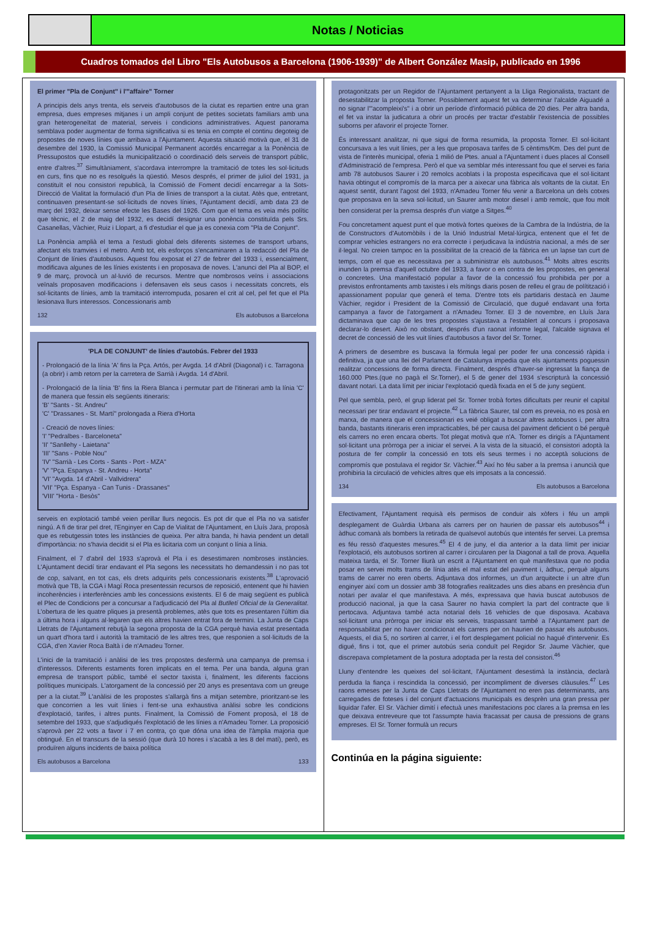Notas / Noticias
Cuadros tomados del Libro "Els Autobusos a Barcelona (1906-1939)" de Albert González Masip, publicado en 1996
El primer "Pla de Conjunt" i l'"affaire" Torner
A principis dels anys trenta, els serveis d'autobusos de la ciutat es repartien entre una gran empresa, dues empreses mitjanes i un ampli conjunt de petites societats familiars amb una gran heterogeneïtat de material, serveis i condicions administratives. Aquest panorama semblava poder augmentar de forma significativa si es tenia en compte el continu degoteig de propostes de noves línies que arribava a l'Ajuntament. Aquesta situació motivà que, el 31 de desembre del 1930, la Comissió Municipal Permanent acordés encarregar a la Ponència de Pressupostos que estudiés la municipalització o coordinació dels serveis de transport públic, entre d'altres.<sup>37</sup> Simultàniament, s'acordava interrompre la tramitació de totes les sol·licituds en curs, fins que no es resolgués la qüestió. Mesos després, el primer de juliol del 1931, ja constituït el nou consistori republicà, la Comissió de Foment decidí encarregar a la Sots-Direcció de Vialitat la formulació d'un Pla de línies de transport a la ciutat. Atès que, entretant, continuaven presentant-se sol·licituds de noves línies, l'Ajuntament decidí, amb data 23 de març del 1932, deixar sense efecte les Bases del 1926. Com que el tema es veia més polític que tècnic, el 2 de maig del 1932, es decidí designar una ponència constituïda pels Srs. Casanellas, Vàchier, Ruiz i Llopart, a fi d'estudiar el que ja es conexia com "Pla de Conjunt".
La Ponència amplià el tema a l'estudi global dels diferents sistemes de transport urbans, afectant els tramvies i el metro. Amb tot, els esforços s'encaminaren a la redacció del Pla de Conjunt de línies d'autobusos. Aquest fou exposat el 27 de febrer del 1933 i, essencialment, modificava algunes de les línies existents i en proposava de noves. L'anunci del Pla al BOP, el 9 de març, provocà un al·luvió de recursos. Mentre que nombrosos veïns i associacions veïnals proposaven modificacions i defensaven els seus casos i necessitats concrets, els sol·licitants de línies, amb la tramitació interrompuda, posaren el crit al cel, pel fet que el Pla lesionava llurs interessos. Concessionaris amb
132 Els autobusos a Barcelona
'PLA DE CONJUNT' de línies d'autobús. Febrer del 1933
- Prolongació de la línia 'A' fins la Pça. Artós, per Avgda. 14 d'Abril (Diagonal) i c. Tarragona (a obrir) i amb retorn per la carretera de Sarrià i Avgda. 14 d'Abril.
- Prolongació de la línia 'B' fins la Riera Blanca i permutar part de l'itinerari amb la línia 'C' de manera que fessin els següents itineraris:
'B' "Sants - St. Andreu"
'C' "Drassanes - St. Martí" prolongada a Riera d'Horta
- Creació de noves línies:
'I' "Pedralbes - Barceloneta"
'II' "Sanllehy - Laietana"
'III' "Sans - Poble Nou"
'IV' "Sarrià - Les Corts - Sants - Port - MZA"
'V' "Pça. Espanya - St. Andreu - Horta"
'VI' "Avgda. 14 d'Abril - Vallvidrera"
'VII' "Pça. Espanya - Can Tunis - Drassanes"
'VIII' "Horta - Besòs"
serveis en explotació també veien perillar llurs negocis. Es pot dir que el Pla no va satisfer ningú. A fi de tirar pel dret, l'Enginyer en Cap de Vialitat de l'Ajuntament, en Lluís Jara, proposà que es rebutgessin totes les instàncies de queixa. Per altra banda, hi havia pendent un detall d'importància: no s'havia decidit si el Pla es licitaria com un conjunt o línia a línia.
Finalment, el 7 d'abril del 1933 s'aprovà el Pla i es desestimaren nombroses instàncies. L'Ajuntament decidí tirar endavant el Pla segons les necessitats ho demandessin i no pas tot de cop, salvant, en tot cas, els drets adquirits pels concessionaris existents.<sup>38</sup> L'aprovació motivà que TB, la CGA i Magí Roca presentessin recursos de reposició, entenent que hi havien incoherències i interferències amb les concessions existents. El 6 de maig següent es publicà el Plec de Condicions per a concursar a l'adjudicació del Pla al Butlletí Oficial de la Generalitat. L'obertura de les quatre pliques ja presentà problemes, atès que tots es presentaren l'últim dia a última hora i alguns al·legaren que els altres havien entrat fora de termini. La Junta de Caps Lletrats de l'Ajuntament rebutjà la segona proposta de la CGA perquè havia estat presentada un quart d'hora tard i autorità la tramitació de les altres tres, que responien a sol·licituds de la CGA, d'en Xavier Roca Baltà i de n'Amadeu Torner.
L'inici de la tramitació i anàlisi de les tres propostes desfermà una campanya de premsa i d'interessos. Diferents estaments foren implicats en el tema. Per una banda, alguna gran empresa de transport públic, també el sector taxista i, finalment, les diferents faccions polítiques municipals. L'atorgament de la concessió per 20 anys es presentava com un greuge per a la ciutat.<sup>39</sup> L'anàlisi de les propostes s'allargà fins a mitjan setembre, prioritzant-se les que concorrien a les vuit línies i fent-se una exhaustiva anàlisi sobre les condicions d'explotació, tarifes, i altres punts. Finalment, la Comissió de Foment proposà, el 18 de setembre del 1933, que s'adjudiqués l'explotació de les línies a n'Amadeu Torner. La proposició s'aprovà per 22 vots a favor i 7 en contra, ço que dóna una idea de l'àmplia majoria que obtingué. En el transcurs de la sessió (que durà 10 hores i s'acabà a les 8 del matí), però, es produïren alguns incidents de baixa política
Els autobusos a Barcelona 133
protagonitzats per un Regidor de l'Ajuntament pertanyent a la Lliga Regionalista, tractant de desestabilitzar la proposta Torner. Possiblement aquest fet va determinar l'alcalde Aiguadé a no signar l'"acompleixi's" i a obrir un període d'informació pública de 20 dies. Per altra banda, el fet va instar la judicatura a obrir un procés per tractar d'establir l'existencia de possibles suborns per afavorir el projecte Torner.
És interessant analitzar, ni que sigui de forma resumida, la proposta Torner. El sol·licitant concursava a les vuit línies, per a les que proposava tarifes de 5 cèntims/Km. Des del punt de vista de l'interès municipal, oferia 1 milió de Ptes. anual a l'Ajuntament i dues places al Consell d'Administració de l'empresa. Però el que va semblar més interessant fou que el servei es faria amb 78 autobusos Saurer i 20 remolcs acoblats i la proposta especificava que el sol·licitant havia obtingut el compromís de la marca per a aixecar una fàbrica als voltants de la ciutat. En aquest sentit, durant l'agost del 1933, n'Amadeu Torner féu venir a Barcelona un dels cotxes que proposava en la seva sol·licitud, un Saurer amb motor diesel i amb remolc, que fou molt ben considerat per la premsa després d'un viatge a Sitges.<sup>40</sup>
Fou concretament aquest punt el que motivà fortes queixes de la Cambra de la Indústria, de la de Constructors d'Automòbils i de la Unió Industrial Metal·lúrgica, entenent que el fet de comprar vehicles estrangers no era correcte i perjudicava la indústria nacional, a més de ser il·legal. No creien tampoc en la possibilitat de la creació de la fàbrica en un lapse tan curt de temps, com el que es necessitava per a subministrar els autobusos.<sup>41</sup> Molts altres escrits inunden la premsa d'aquell octubre del 1933, a favor o en contra de les propostes, en general o concretes. Una manifestació popular a favor de la concessió fou prohibida per por a previstos enfrontaments amb taxistes i els mítings diaris posen de relleu el grau de polítització i apassionament popular que generà el tema. D'entre tots els partidaris destacà en Jaume Vàchier, regidor i President de la Comissió de Circulació, que dugué endavant una forta campanya a favor de l'atorgament a n'Amadeu Torner. El 3 de novembre, en Lluís Jara dictaminava que cap de les tres propostes s'ajustava a l'establert al concurs i proposava declarar-lo desert. Això no obstant, després d'un raonat informe legal, l'alcalde signava el decret de concessió de les vuit línies d'autobusos a favor del Sr. Torner.
A primers de desembre es buscava la fórmula legal per poder fer una concessió ràpida i definitiva, ja que una llei del Parlament de Catalunya impedia que els ajuntaments poguessin realitzar concessions de forma directa. Finalment, després d'haver-se ingressat la fiança de 160.000 Ptes.(que no pagà el Sr.Torner), el 5 de gener del 1934 s'escripturà la concessió davant notari. La data límit per iniciar l'explotació quedà fixada en el 5 de juny següent.
Pel que sembla, però, el grup liderat pel Sr. Torner trobà fortes dificultats per reunir el capital necessari per tirar endavant el projecte.<sup>42</sup> La fàbrica Saurer, tal com es preveia, no es posà en marxa, de manera que el concessionari es veié obligat a buscar altres autobusos i, per altra banda, bastants itineraris eren impracticables, bé per causa del paviment deficient o bé perquè els carrers no eren encara oberts. Tot plegat motivà que n'A. Torner es dirigís a l'Ajuntament sol·licitant una pròrroga per a iniciar el servei. A la vista de la situació, el consistori adoptà la postura de fer complir la concessió en tots els seus termes i no acceptà solucions de compromís que postulava el regidor Sr. Vàchier.<sup>43</sup> Així ho féu saber a la premsa i anuncià que prohibiria la circulació de vehicles altres que els imposats a la concessió.
134 Els autobusos a Barcelona
Efectivament, l'Ajuntament requisà els permisos de conduir als xòfers i féu un ampli desplegament de Guàrdia Urbana als carrers per on haurien de passar els autobusos<sup>44</sup> i àdhuc comanà als bombers la retirada de qualsevol autobús que intentés fer servei. La premsa es féu ressò d'aquestes mesures.<sup>45</sup> El 4 de juny, el dia anterior a la data límit per iniciar l'explotació, els autobusos sortiren al carrer i circularen per la Diagonal a tall de prova. Aquella mateixa tarda, el Sr. Torner lliurà un escrit a l'Ajuntament en què manifestava que no podia posar en servei molts trams de línia atès el mal estat del paviment i, àdhuc, perquè alguns trams de carrer no eren oberts. Adjuntava dos informes, un d'un arquitecte i un altre d'un enginyer així com un dossier amb 38 fotografies realitzades uns dies abans en presència d'un notari per avalar el que manifestava. A més, expressava que havia buscat autobusos de producció nacional, ja que la casa Saurer no havia complert la part del contracte que li pertocava. Adjuntava també acta notarial dels 16 vehicles de que disposava. Acabava sol·licitant una pròrroga per iniciar els serveis, traspassant també a l'Ajuntament part de responsabilitat per no haver condicionat els carrers per on haurien de passar els autobusos. Aquests, el dia 5, no sortiren al carrer, i el fort desplegament policial no hagué d'intervenir. Es digué, fins i tot, que el primer autobús seria conduït pel Regidor Sr. Jaume Vàchier, que discrepava completament de la postura adoptada per la resta del consistori.<sup>46</sup>
Lluny d'entendre les queixes del sol·licitant, l'Ajuntament desestimà la instància, declarà perduda la fiança i rescindida la concessió, per incompliment de diverses clàusules.<sup>47</sup> Les raons emeses per la Junta de Caps Lletrats de l'Ajuntament no eren pas determinants, ans carregades de foteses i del conjunt d'actuacions municipals es desprèn una gran pressa per liquidar l'afer. El Sr. Vàchier dimití i efectuà unes manifestacions poc clares a la premsa en les que deixava entreveure que tot l'assumpte havia fracassat per causa de pressions de grans empreses. El Sr. Torner formulà un recurs
Continúa en la página siguiente: